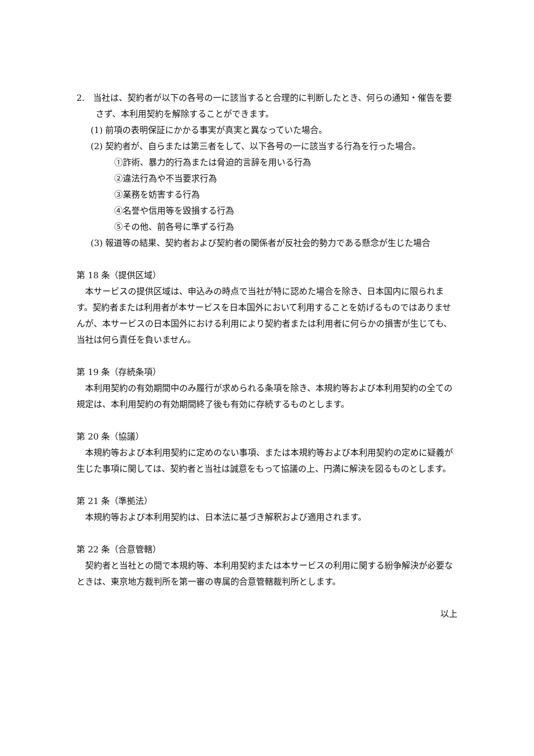2.　当社は、契約者が以下の各号の一に該当すると合理的に判断したとき、何らの通知・催告を要さず、本利用契約を解除することができます。
(1) 前項の表明保証にかかる事実が真実と異なっていた場合。
(2) 契約者が、自らまたは第三者をして、以下各号の一に該当する行為を行った場合。
①詐術、暴力的行為または脅迫的言辞を用いる行為
②違法行為や不当要求行為
③業務を妨害する行為
④名誉や信用等を毀損する行為
⑤その他、前各号に準ずる行為
(3) 報道等の結果、契約者および契約者の関係者が反社会的勢力である懸念が生じた場合
第 18 条（提供区域）
本サービスの提供区域は、申込みの時点で当社が特に認めた場合を除き、日本国内に限られます。契約者または利用者が本サービスを日本国外において利用することを妨げるものではありませんが、本サービスの日本国外における利用により契約者または利用者に何らかの損害が生じても、当社は何ら責任を負いません。
第 19 条（存続条項）
本利用契約の有効期間中のみ履行が求められる条項を除き、本規約等および本利用契約の全ての規定は、本利用契約の有効期間終了後も有効に存続するものとします。
第 20 条（協議）
本規約等および本利用契約に定めのない事項、または本規約等および本利用契約の定めに疑義が生じた事項に関しては、契約者と当社は誠意をもって協議の上、円満に解決を図るものとします。
第 21 条（準拠法）
本規約等および本利用契約は、日本法に基づき解釈および適用されます。
第 22 条（合意管轄）
契約者と当社との間で本規約等、本利用契約または本サービスの利用に関する紛争解決が必要なときは、東京地方裁判所を第一審の専属的合意管轄裁判所とします。
以上